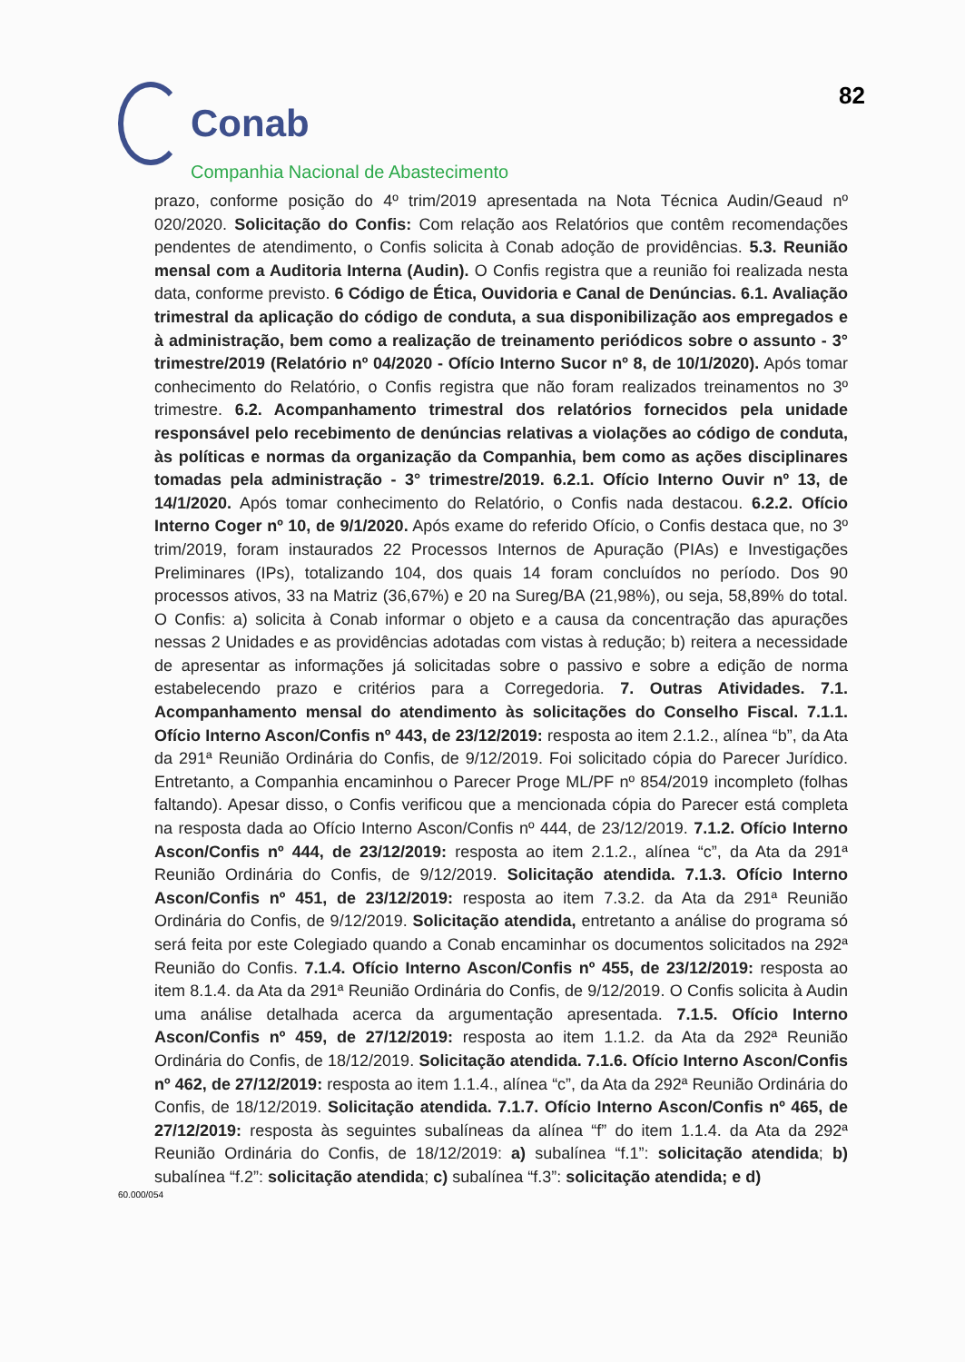Conab
Companhia Nacional de Abastecimento
82
prazo, conforme posição do 4º trim/2019 apresentada na Nota Técnica Audin/Geaud nº 020/2020. Solicitação do Confis: Com relação aos Relatórios que contêm recomendações pendentes de atendimento, o Confis solicita à Conab adoção de providências. 5.3. Reunião mensal com a Auditoria Interna (Audin). O Confis registra que a reunião foi realizada nesta data, conforme previsto. 6 Código de Ética, Ouvidoria e Canal de Denúncias. 6.1. Avaliação trimestral da aplicação do código de conduta, a sua disponibilização aos empregados e à administração, bem como a realização de treinamento periódicos sobre o assunto - 3° trimestre/2019 (Relatório nº 04/2020 - Ofício Interno Sucor nº 8, de 10/1/2020). Após tomar conhecimento do Relatório, o Confis registra que não foram realizados treinamentos no 3º trimestre. 6.2. Acompanhamento trimestral dos relatórios fornecidos pela unidade responsável pelo recebimento de denúncias relativas a violações ao código de conduta, às políticas e normas da organização da Companhia, bem como as ações disciplinares tomadas pela administração - 3° trimestre/2019. 6.2.1. Ofício Interno Ouvir nº 13, de 14/1/2020. Após tomar conhecimento do Relatório, o Confis nada destacou. 6.2.2. Ofício Interno Coger nº 10, de 9/1/2020. Após exame do referido Ofício, o Confis destaca que, no 3º trim/2019, foram instaurados 22 Processos Internos de Apuração (PIAs) e Investigações Preliminares (IPs), totalizando 104, dos quais 14 foram concluídos no período. Dos 90 processos ativos, 33 na Matriz (36,67%) e 20 na Sureg/BA (21,98%), ou seja, 58,89% do total. O Confis: a) solicita à Conab informar o objeto e a causa da concentração das apurações nessas 2 Unidades e as providências adotadas com vistas à redução; b) reitera a necessidade de apresentar as informações já solicitadas sobre o passivo e sobre a edição de norma estabelecendo prazo e critérios para a Corregedoria. 7. Outras Atividades. 7.1. Acompanhamento mensal do atendimento às solicitações do Conselho Fiscal. 7.1.1. Ofício Interno Ascon/Confis nº 443, de 23/12/2019: resposta ao item 2.1.2., alínea “b”, da Ata da 291ª Reunião Ordinária do Confis, de 9/12/2019. Foi solicitado cópia do Parecer Jurídico. Entretanto, a Companhia encaminhou o Parecer Proge ML/PF nº 854/2019 incompleto (folhas faltando). Apesar disso, o Confis verificou que a mencionada cópia do Parecer está completa na resposta dada ao Ofício Interno Ascon/Confis nº 444, de 23/12/2019. 7.1.2. Ofício Interno Ascon/Confis nº 444, de 23/12/2019: resposta ao item 2.1.2., alínea “c”, da Ata da 291ª Reunião Ordinária do Confis, de 9/12/2019. Solicitação atendida. 7.1.3. Ofício Interno Ascon/Confis nº 451, de 23/12/2019: resposta ao item 7.3.2. da Ata da 291ª Reunião Ordinária do Confis, de 9/12/2019. Solicitação atendida, entretanto a análise do programa só será feita por este Colegiado quando a Conab encaminhar os documentos solicitados na 292ª Reunião do Confis. 7.1.4. Ofício Interno Ascon/Confis nº 455, de 23/12/2019: resposta ao item 8.1.4. da Ata da 291ª Reunião Ordinária do Confis, de 9/12/2019. O Confis solicita à Audin uma análise detalhada acerca da argumentação apresentada. 7.1.5. Ofício Interno Ascon/Confis nº 459, de 27/12/2019: resposta ao item 1.1.2. da Ata da 292ª Reunião Ordinária do Confis, de 18/12/2019. Solicitação atendida. 7.1.6. Ofício Interno Ascon/Confis nº 462, de 27/12/2019: resposta ao item 1.1.4., alínea “c”, da Ata da 292ª Reunião Ordinária do Confis, de 18/12/2019. Solicitação atendida. 7.1.7. Ofício Interno Ascon/Confis nº 465, de 27/12/2019: resposta às seguintes subalíneas da alínea “f” do item 1.1.4. da Ata da 292ª Reunião Ordinária do Confis, de 18/12/2019: a) subalínea “f.1”: solicitação atendida; b) subalínea “f.2”: solicitação atendida; c) subalínea “f.3”: solicitação atendida; e d)
60.000/054